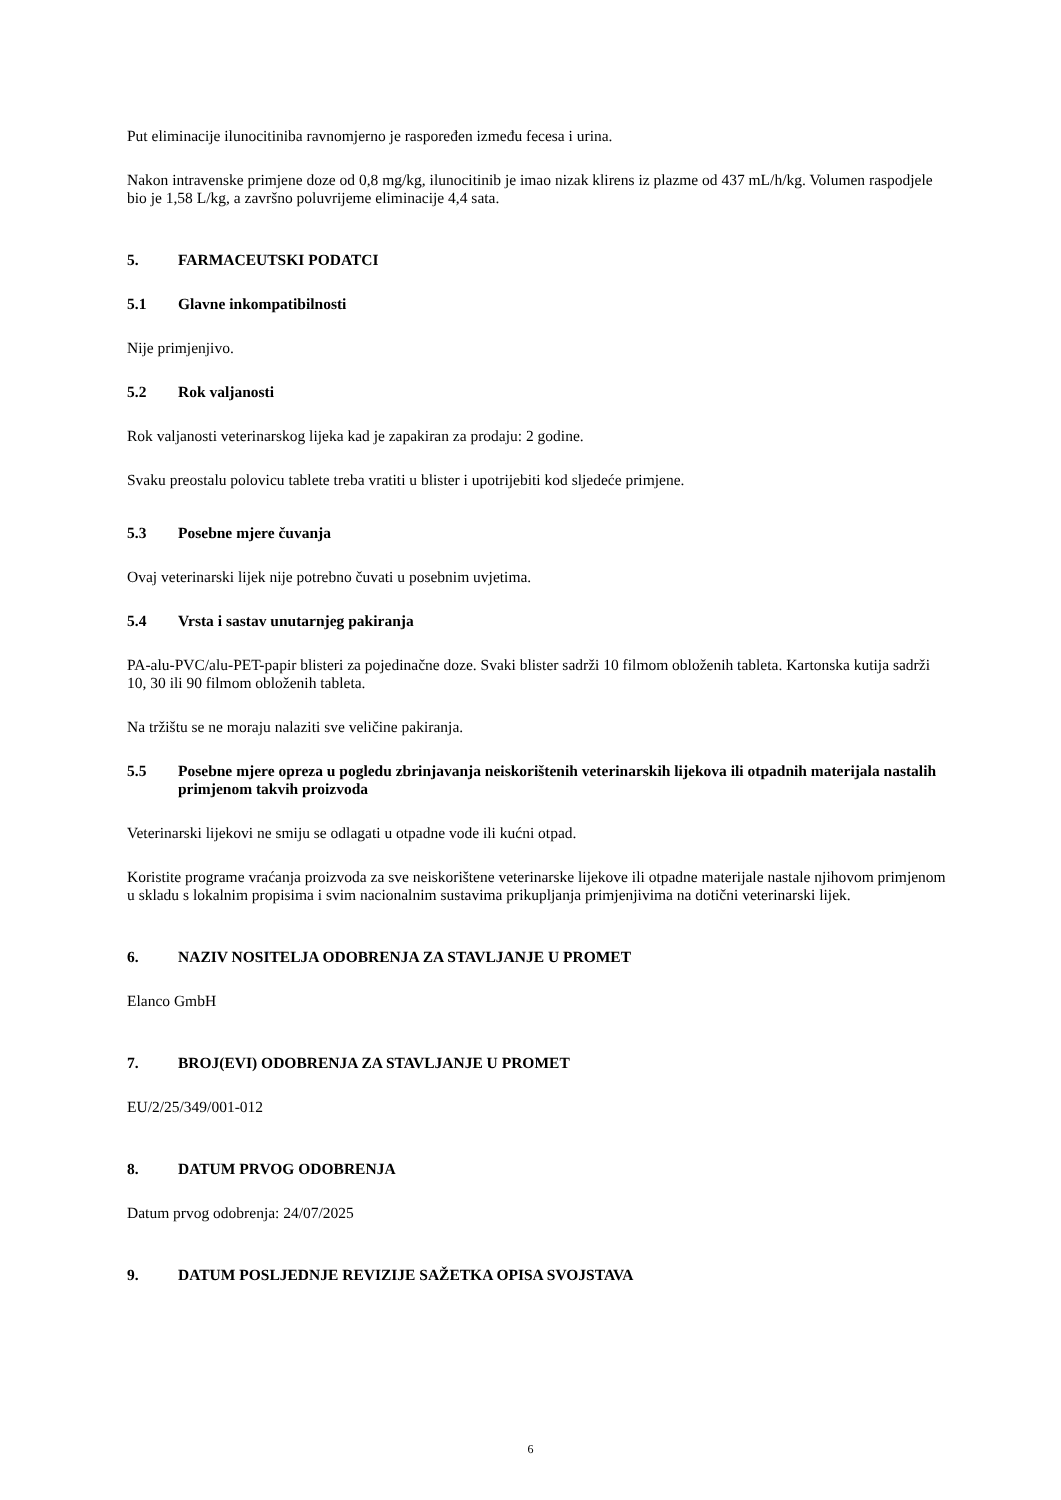Put eliminacije ilunocitiniba ravnomjerno je raspoređen između fecesa i urina.
Nakon intravenske primjene doze od 0,8 mg/kg, ilunocitinib je imao nizak klirens iz plazme od 437 mL/h/kg. Volumen raspodjele bio je 1,58 L/kg, a završno poluvrijeme eliminacije 4,4 sata.
5. FARMACEUTSKI PODATCI
5.1 Glavne inkompatibilnosti
Nije primjenjivo.
5.2 Rok valjanosti
Rok valjanosti veterinarskog lijeka kad je zapakiran za prodaju: 2 godine.
Svaku preostalu polovicu tablete treba vratiti u blister i upotrijebiti kod sljedeće primjene.
5.3 Posebne mjere čuvanja
Ovaj veterinarski lijek nije potrebno čuvati u posebnim uvjetima.
5.4 Vrsta i sastav unutarnjeg pakiranja
PA-alu-PVC/alu-PET-papir blisteri za pojedinačne doze. Svaki blister sadrži 10 filmom obloženih tableta. Kartonska kutija sadrži 10, 30 ili 90 filmom obloženih tableta.
Na tržištu se ne moraju nalaziti sve veličine pakiranja.
5.5 Posebne mjere opreza u pogledu zbrinjavanja neiskorištenih veterinarskih lijekova ili otpadnih materijala nastalih primjenom takvih proizvoda
Veterinarski lijekovi ne smiju se odlagati u otpadne vode ili kućni otpad.
Koristite programe vraćanja proizvoda za sve neiskorištene veterinarske lijekove ili otpadne materijale nastale njihovom primjenom u skladu s lokalnim propisima i svim nacionalnim sustavima prikupljanja primjenjivima na dotični veterinarski lijek.
6. NAZIV NOSITELJA ODOBRENJA ZA STAVLJANJE U PROMET
Elanco GmbH
7. BROJ(EVI) ODOBRENJA ZA STAVLJANJE U PROMET
EU/2/25/349/001-012
8. DATUM PRVOG ODOBRENJA
Datum prvog odobrenja: 24/07/2025
9. DATUM POSLJEDNJE REVIZIJE SAŽETKA OPISA SVOJSTAVA
6